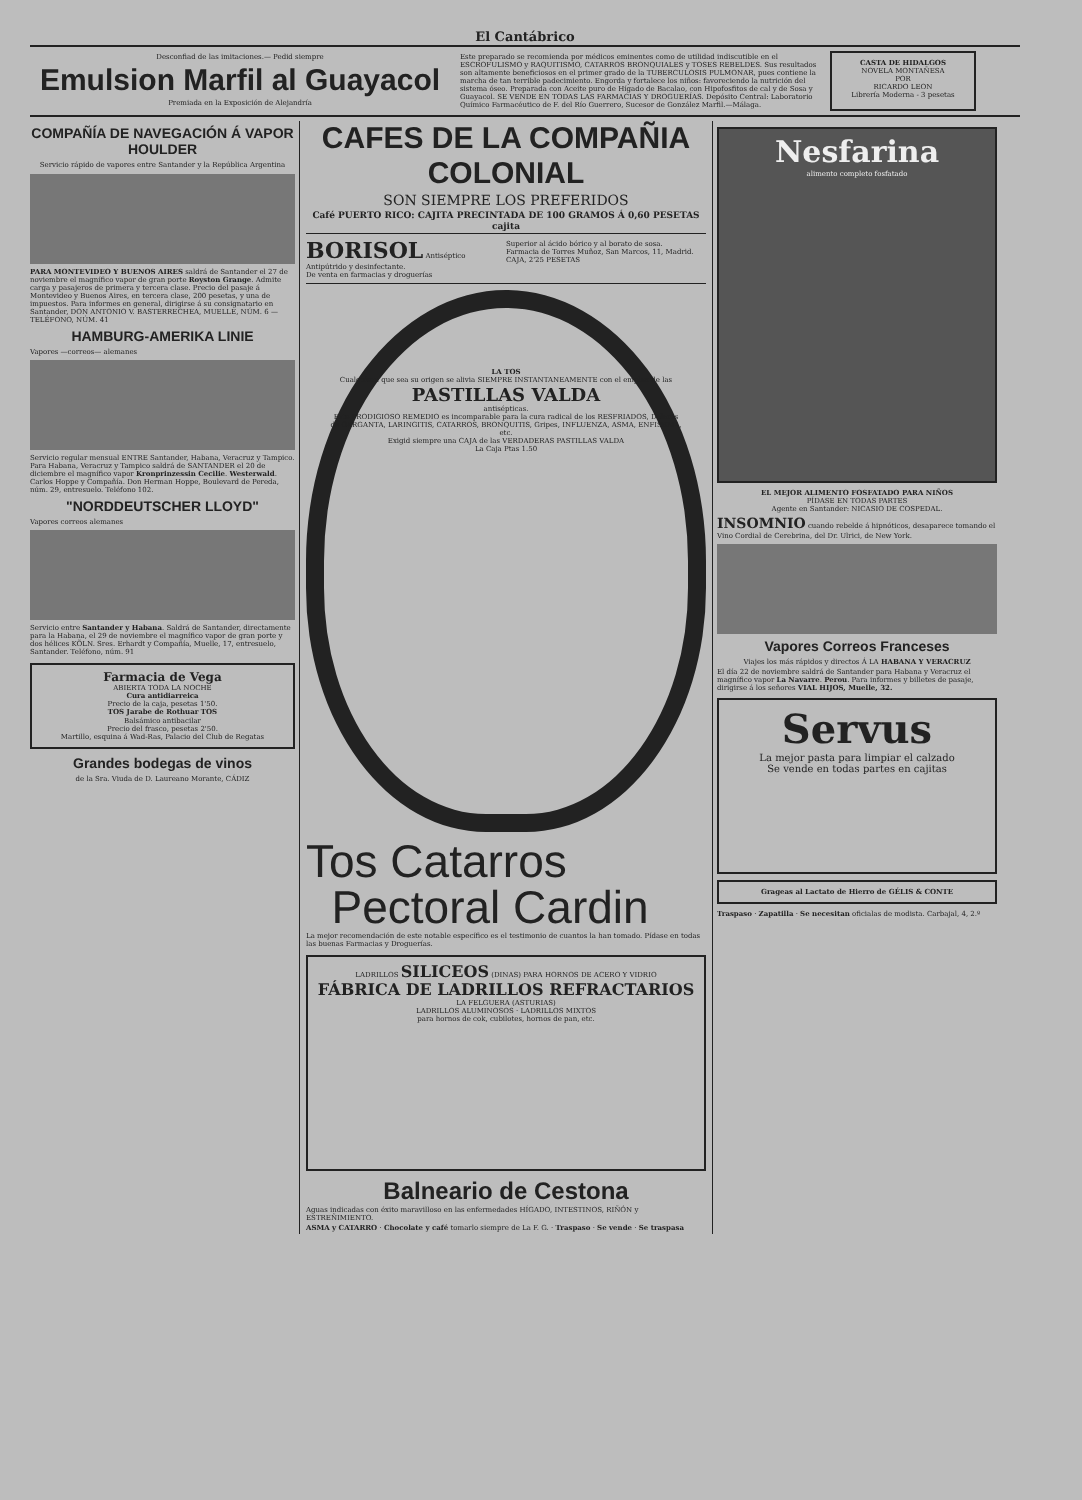El Cantábrico
Desconfiad de las imitaciones.— Pedid siempre
Emulsion Marfil al Guayacol
Premiada en la Exposición de Alejandría
Este preparado se recomienda por médicos eminentes como de utilidad indiscutible en el ESCROFULISMO y RAQUITISMO, CATARROS BRONQUIALES y TOSES REBELDES. Sus resultados son altamente beneficiosos en el primer grado de la TUBERCULOSIS PULMONAR, pues contiene la marcha de tan terrible padecimiento. Engorda y fortalece los niños: favoreciendo la nutrición del sistema óseo. Preparada con Aceite puro de Hígado de Bacalao, con Hipofosfitos de cal y de Sosa y Guayacol. SE VENDE EN TODAS LAS FARMACIAS Y DROGUERÍAS. Depósito Central: Laboratorio Químico Farmacéutico de F. del Río Guerrero, Sucesor de González Marfil.—Málaga.
CASTA DE HIDALGOS
NOVELA MONTAÑESA
POR
RICARDO LEON
Librería Moderna - 3 pesetas
COMPAÑÍA DE NAVEGACIÓN Á VAPOR HOULDER
Servicio rápido de vapores entre Santander y la República Argentina
PARA MONTEVIDEO Y BUENOS AIRES saldrá de Santander el 27 de noviembre el magnífico vapor de gran porte Royston Grange. Admite carga y pasajeros de primera y tercera clase. Precio del pasaje á Montevideo y Buenos Aires, en tercera clase, 200 pesetas, y una de impuestos. Para informes en general, dirigirse á su consignatario en Santander, DON ANTONIO V. BASTERRECHEA, MUELLE, NÚM. 6 — TELÉFONO, NÚM. 41
HAMBURG-AMERIKA LINIE
Vapores —correos— alemanes
Servicio regular mensual ENTRE Santander, Habana, Veracruz y Tampico. Para Habana, Veracruz y Tampico saldrá de SANTANDER el 20 de diciembre el magnífico vapor Kronprinzessin Cecilie. Westerwald. Carlos Hoppe y Compañía. Don Herman Hoppe, Boulevard de Pereda, núm. 29, entresuelo. Teléfono 102.
"NORDDEUTSCHER LLOYD"
Vapores correos alemanes
Servicio entre Santander y Habana. Saldrá de Santander, directamente para la Habana, el 29 de noviembre el magnífico vapor de gran porte y dos hélices KÖLN. Sres. Erhardt y Compañía, Muelle, 17, entresuelo, Santander. Teléfono, núm. 91
Farmacia de Vega
ABIERTA TODA LA NOCHE
Cura antidiarreica
Precio de la caja, pesetas 1'50.
TOS Jarabe de Rothuar TOS
Balsámico antibacilar
Precio del frasco, pesetas 2'50.
Martillo, esquina á Wad-Ras, Palacio del Club de Regatas
Grandes bodegas de vinos
de la Sra. Viuda de D. Laureano Morante, CÁDIZ
CAFES DE LA COMPAÑIA COLONIAL
SON SIEMPRE LOS PREFERIDOS
Café PUERTO RICO: CAJITA PRECINTADA DE 100 GRAMOS Á 0,60 PESETAS cajita
BORISOL Antiséptico Antipútrido y desinfectante.
De venta en farmacias y droguerías
Superior al ácido bórico y al borato de sosa. Farmacia de Torres Muñoz, San Marcos, 11, Madrid. CAJA, 2'25 PESETAS
LA TOS
Cualquiera que sea su origen se alivia SIEMPRE INSTANTANEAMENTE con el empleo de las
PASTILLAS VALDA
antisépticas.
Este PRODIGIOSO REMEDIO es incomparable para la cura radical de los RESFRIADOS, Dolores de GARGANTA, LARINGITIS, CATARROS, BRONQUITIS, Gripes, INFLUENZA, ASMA, ENFISEMA, etc.
Exigid siempre una CAJA de las VERDADERAS PASTILLAS VALDA
La Caja Ptas 1.50
Tos Catarros
Pectoral Cardin
La mejor recomendación de este notable específico es el testimonio de cuantos la han tomado. Pídase en todas las buenas Farmacias y Droguerías.
LADRILLOS SILICEOS (DINAS) PARA HORNOS DE ACERO Y VIDRIO
FÁBRICA DE LADRILLOS REFRACTARIOS
LA FELGUERA (ASTURIAS)
LADRILLOS ALUMINOSOS · LADRILLOS MIXTOS
para hornos de cok, cubilotes, hornos de pan, etc.
Balneario de Cestona
Aguas indicadas con éxito maravilloso en las enfermedades HÍGADO, INTESTINOS, RIÑÓN y ESTREÑIMIENTO.
ASMA y CATARRO · Chocolate y café tomarlo siempre de La F. G. · Traspaso · Se vende · Se traspasa
Nesfarina
alimento completo fosfatado
EL MEJOR ALIMENTO FOSFATADO PARA NIÑOS
PÍDASE EN TODAS PARTES
Agente en Santander: NICASIO DE COSPEDAL.
INSOMNIO cuando rebelde á hipnóticos, desaparece tomando el Vino Cordial de Cerebrina, del Dr. Ulrici, de New York.
Vapores Correos Franceses
Viajes los más rápidos y directos Á LA HABANA Y VERACRUZ
El día 22 de noviembre saldrá de Santander para Habana y Veracruz el magnífico vapor La Navarre. Perou. Para informes y billetes de pasaje, dirigirse á los señores VIAL HIJOS, Muelle, 32.
Servus
La mejor pasta para limpiar el calzado
Se vende en todas partes en cajitas
Grageas al Lactato de Hierro de GÉLIS & CONTE
Traspaso · Zapatilla · Se necesitan oficialas de modista. Carbajal, 4, 2.º